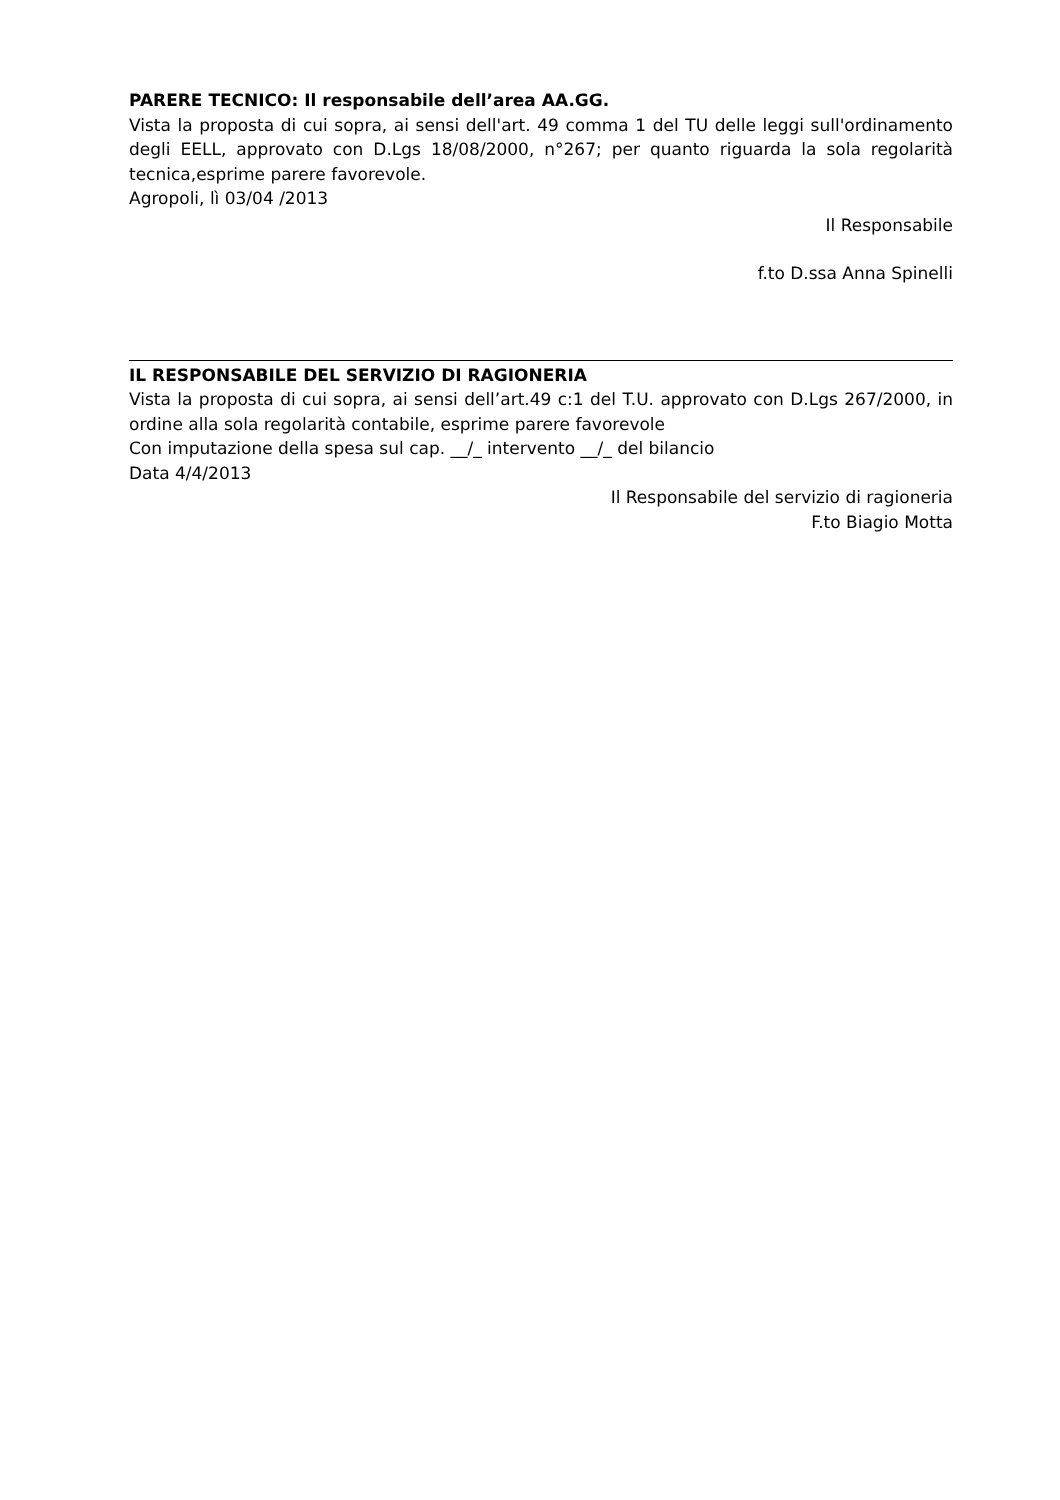PARERE TECNICO: Il responsabile dell’area AA.GG.
Vista la proposta di cui sopra, ai sensi dell'art. 49 comma 1 del TU delle leggi sull'ordinamento degli EELL, approvato con D.Lgs 18/08/2000, n°267; per quanto riguarda la sola regolarità tecnica,esprime parere favorevole.
Agropoli, lì 03/04 /2013
Il Responsabile
f.to D.ssa Anna Spinelli
IL RESPONSABILE DEL SERVIZIO DI RAGIONERIA
Vista la proposta di cui sopra, ai sensi dell’art.49 c:1 del T.U. approvato con D.Lgs 267/2000, in ordine alla sola regolarità contabile, esprime parere favorevole
Con imputazione della spesa sul cap. __/_ intervento __/_ del bilancio
Data 4/4/2013
Il Responsabile del servizio di ragioneria
F.to Biagio Motta